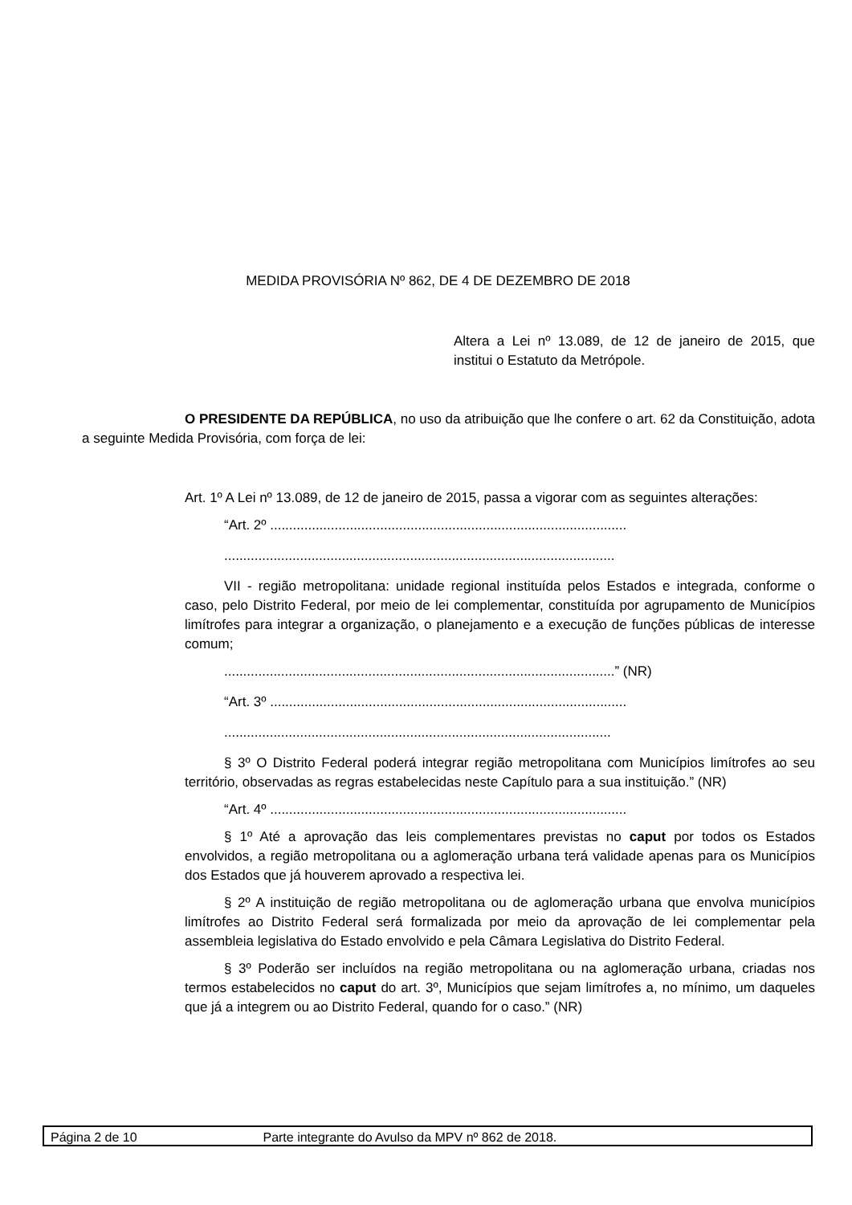MEDIDA PROVISÓRIA Nº 862, DE 4 DE DEZEMBRO DE 2018
Altera a Lei nº 13.089, de 12 de janeiro de 2015, que institui o Estatuto da Metrópole.
O PRESIDENTE DA REPÚBLICA, no uso da atribuição que lhe confere o art. 62 da Constituição, adota a seguinte Medida Provisória, com força de lei:
Art. 1º A Lei nº 13.089, de 12 de janeiro de 2015, passa a vigorar com as seguintes alterações:
“Art. 2º ..............................................................................................
.......................................................................................................
VII - região metropolitana: unidade regional instituída pelos Estados e integrada, conforme o caso, pelo Distrito Federal, por meio de lei complementar, constituída por agrupamento de Municípios limítrofes para integrar a organização, o planejamento e a execução de funções públicas de interesse comum;
.......................................................................................................” (NR)
“Art. 3º ..............................................................................................
......................................................................................................
§ 3º O Distrito Federal poderá integrar região metropolitana com Municípios limítrofes ao seu território, observadas as regras estabelecidas neste Capítulo para a sua instituição.” (NR)
“Art. 4º ..............................................................................................
§ 1º Até a aprovação das leis complementares previstas no caput por todos os Estados envolvidos, a região metropolitana ou a aglomeração urbana terá validade apenas para os Municípios dos Estados que já houverem aprovado a respectiva lei.
§ 2º A instituição de região metropolitana ou de aglomeração urbana que envolva municípios limítrofes ao Distrito Federal será formalizada por meio da aprovação de lei complementar pela assembleia legislativa do Estado envolvido e pela Câmara Legislativa do Distrito Federal.
§ 3º Poderão ser incluídos na região metropolitana ou na aglomeração urbana, criadas nos termos estabelecidos no caput do art. 3º, Municípios que sejam limítrofes a, no mínimo, um daqueles que já a integrem ou ao Distrito Federal, quando for o caso.” (NR)
Página 2 de 10 Parte integrante do Avulso da MPV nº 862 de 2018.